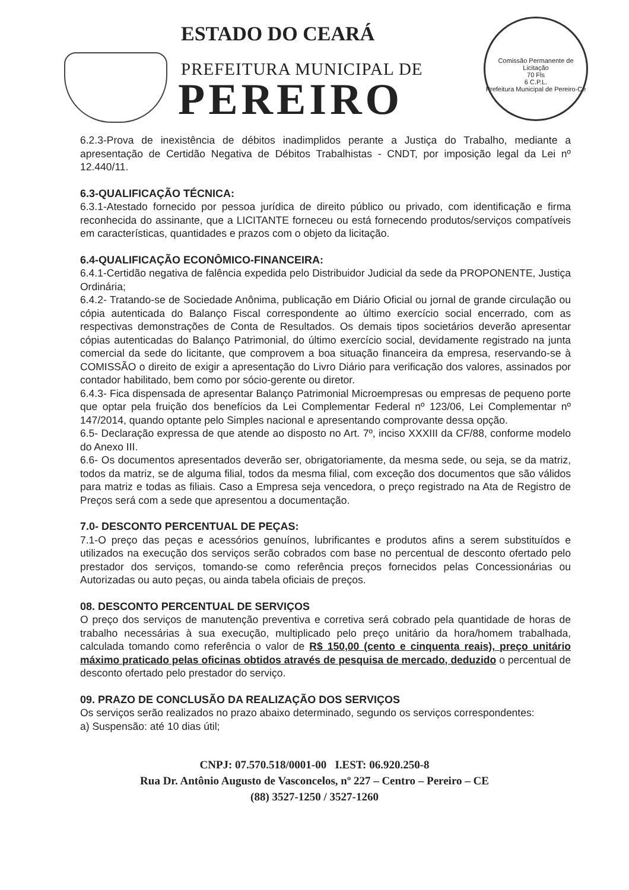ESTADO DO CEARÁ
PREFEITURA MUNICIPAL DE
PEREIRO
Comissão Permanente de Licitação
70 Fls
6 C.P.L.
Prefeitura Municipal de Pereiro-Ce
6.2.3-Prova de inexistência de débitos inadimplidos perante a Justiça do Trabalho, mediante a apresentação de Certidão Negativa de Débitos Trabalhistas - CNDT, por imposição legal da Lei nº 12.440/11.
6.3-QUALIFICAÇÃO TÉCNICA:
6.3.1-Atestado fornecido por pessoa jurídica de direito público ou privado, com identificação e firma reconhecida do assinante, que a LICITANTE forneceu ou está fornecendo produtos/serviços compatíveis em características, quantidades e prazos com o objeto da licitação.
6.4-QUALIFICAÇÃO ECONÔMICO-FINANCEIRA:
6.4.1-Certidão negativa de falência expedida pelo Distribuidor Judicial da sede da PROPONENTE, Justiça Ordinária;
6.4.2- Tratando-se de Sociedade Anônima, publicação em Diário Oficial ou jornal de grande circulação ou cópia autenticada do Balanço Fiscal correspondente ao último exercício social encerrado, com as respectivas demonstrações de Conta de Resultados. Os demais tipos societários deverão apresentar cópias autenticadas do Balanço Patrimonial, do último exercício social, devidamente registrado na junta comercial da sede do licitante, que comprovem a boa situação financeira da empresa, reservando-se à COMISSÃO o direito de exigir a apresentação do Livro Diário para verificação dos valores, assinados por contador habilitado, bem como por sócio-gerente ou diretor.
6.4.3- Fica dispensada de apresentar Balanço Patrimonial Microempresas ou empresas de pequeno porte que optar pela fruição dos benefícios da Lei Complementar Federal nº 123/06, Lei Complementar nº 147/2014, quando optante pelo Simples nacional e apresentando comprovante dessa opção.
6.5- Declaração expressa de que atende ao disposto no Art. 7º, inciso XXXIII da CF/88, conforme modelo do Anexo III.
6.6- Os documentos apresentados deverão ser, obrigatoriamente, da mesma sede, ou seja, se da matriz, todos da matriz, se de alguma filial, todos da mesma filial, com exceção dos documentos que são válidos para matriz e todas as filiais. Caso a Empresa seja vencedora, o preço registrado na Ata de Registro de Preços será com a sede que apresentou a documentação.
7.0- DESCONTO PERCENTUAL DE PEÇAS:
7.1-O preço das peças e acessórios genuínos, lubrificantes e produtos afins a serem substituídos e utilizados na execução dos serviços serão cobrados com base no percentual de desconto ofertado pelo prestador dos serviços, tomando-se como referência preços fornecidos pelas Concessionárias ou Autorizadas ou auto peças, ou ainda tabela oficiais de preços.
08. DESCONTO PERCENTUAL DE SERVIÇOS
O preço dos serviços de manutenção preventiva e corretiva será cobrado pela quantidade de horas de trabalho necessárias à sua execução, multiplicado pelo preço unitário da hora/homem trabalhada, calculada tomando como referência o valor de R$ 150,00 (cento e cinquenta reais), preço unitário máximo praticado pelas oficinas obtidos através de pesquisa de mercado, deduzido o percentual de desconto ofertado pelo prestador do serviço.
09. PRAZO DE CONCLUSÃO DA REALIZAÇÃO DOS SERVIÇOS
Os serviços serão realizados no prazo abaixo determinado, segundo os serviços correspondentes:
a) Suspensão: até 10 dias útil;
CNPJ: 07.570.518/0001-00 I.EST: 06.920.250-8
Rua Dr. Antônio Augusto de Vasconcelos, nº 227 – Centro – Pereiro – CE
(88) 3527-1250 / 3527-1260